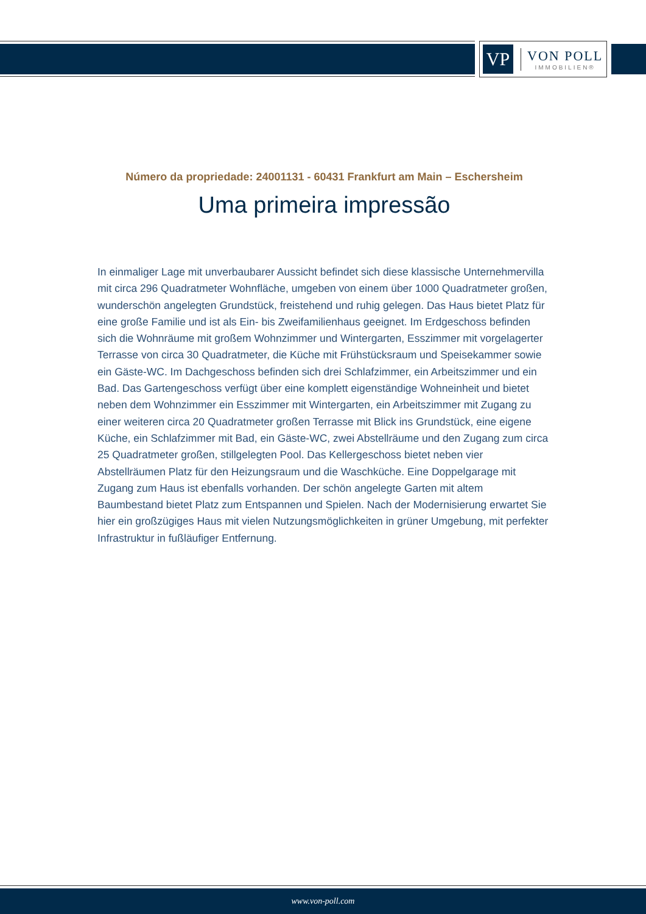VP
VON POLL
IMMOBILIEN®
Número da propriedade: 24001131 - 60431 Frankfurt am Main – Eschersheim
Uma primeira impressão
In einmaliger Lage mit unverbaubarer Aussicht befindet sich diese klassische Unternehmervilla mit circa 296 Quadratmeter Wohnfläche, umgeben von einem über 1000 Quadratmeter großen, wunderschön angelegten Grundstück, freistehend und ruhig gelegen. Das Haus bietet Platz für eine große Familie und ist als Ein- bis Zweifamilienhaus geeignet. Im Erdgeschoss befinden sich die Wohnräume mit großem Wohnzimmer und Wintergarten, Esszimmer mit vorgelagerter Terrasse von circa 30 Quadratmeter, die Küche mit Frühstücksraum und Speisekammer sowie ein Gäste-WC. Im Dachgeschoss befinden sich drei Schlafzimmer, ein Arbeitszimmer und ein Bad. Das Gartengeschoss verfügt über eine komplett eigenständige Wohneinheit und bietet neben dem Wohnzimmer ein Esszimmer mit Wintergarten, ein Arbeitszimmer mit Zugang zu einer weiteren circa 20 Quadratmeter großen Terrasse mit Blick ins Grundstück, eine eigene Küche, ein Schlafzimmer mit Bad, ein Gäste-WC, zwei Abstellräume und den Zugang zum circa 25 Quadratmeter großen, stillgelegten Pool. Das Kellergeschoss bietet neben vier Abstellräumen Platz für den Heizungsraum und die Waschküche. Eine Doppelgarage mit Zugang zum Haus ist ebenfalls vorhanden. Der schön angelegte Garten mit altem Baumbestand bietet Platz zum Entspannen und Spielen. Nach der Modernisierung erwartet Sie hier ein großzügiges Haus mit vielen Nutzungsmöglichkeiten in grüner Umgebung, mit perfekter Infrastruktur in fußläufiger Entfernung.
www.von-poll.com